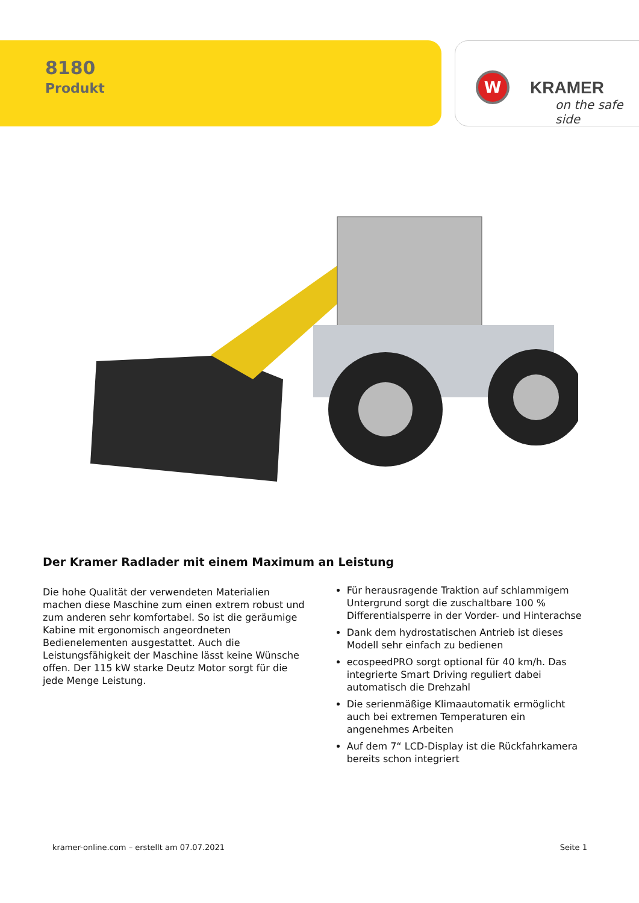8180
Produkt
W KRAMER
on the safe side
Der Kramer Radlader mit einem Maximum an Leistung
Die hohe Qualität der verwendeten Materialien machen diese Maschine zum einen extrem robust und zum anderen sehr komfortabel. So ist die geräumige Kabine mit ergonomisch angeordneten Bedienelementen ausgestattet. Auch die Leistungsfähigkeit der Maschine lässt keine Wünsche offen. Der 115 kW starke Deutz Motor sorgt für die jede Menge Leistung.
Für herausragende Traktion auf schlammigem Untergrund sorgt die zuschaltbare 100 % Differentialsperre in der Vorder- und Hinterachse
Dank dem hydrostatischen Antrieb ist dieses Modell sehr einfach zu bedienen
ecospeedPRO sorgt optional für 40 km/h. Das integrierte Smart Driving reguliert dabei automatisch die Drehzahl
Die serienmäßige Klimaautomatik ermöglicht auch bei extremen Temperaturen ein angenehmes Arbeiten
Auf dem 7“ LCD-Display ist die Rückfahrkamera bereits schon integriert
kramer-online.com – erstellt am 07.07.2021 Seite 1